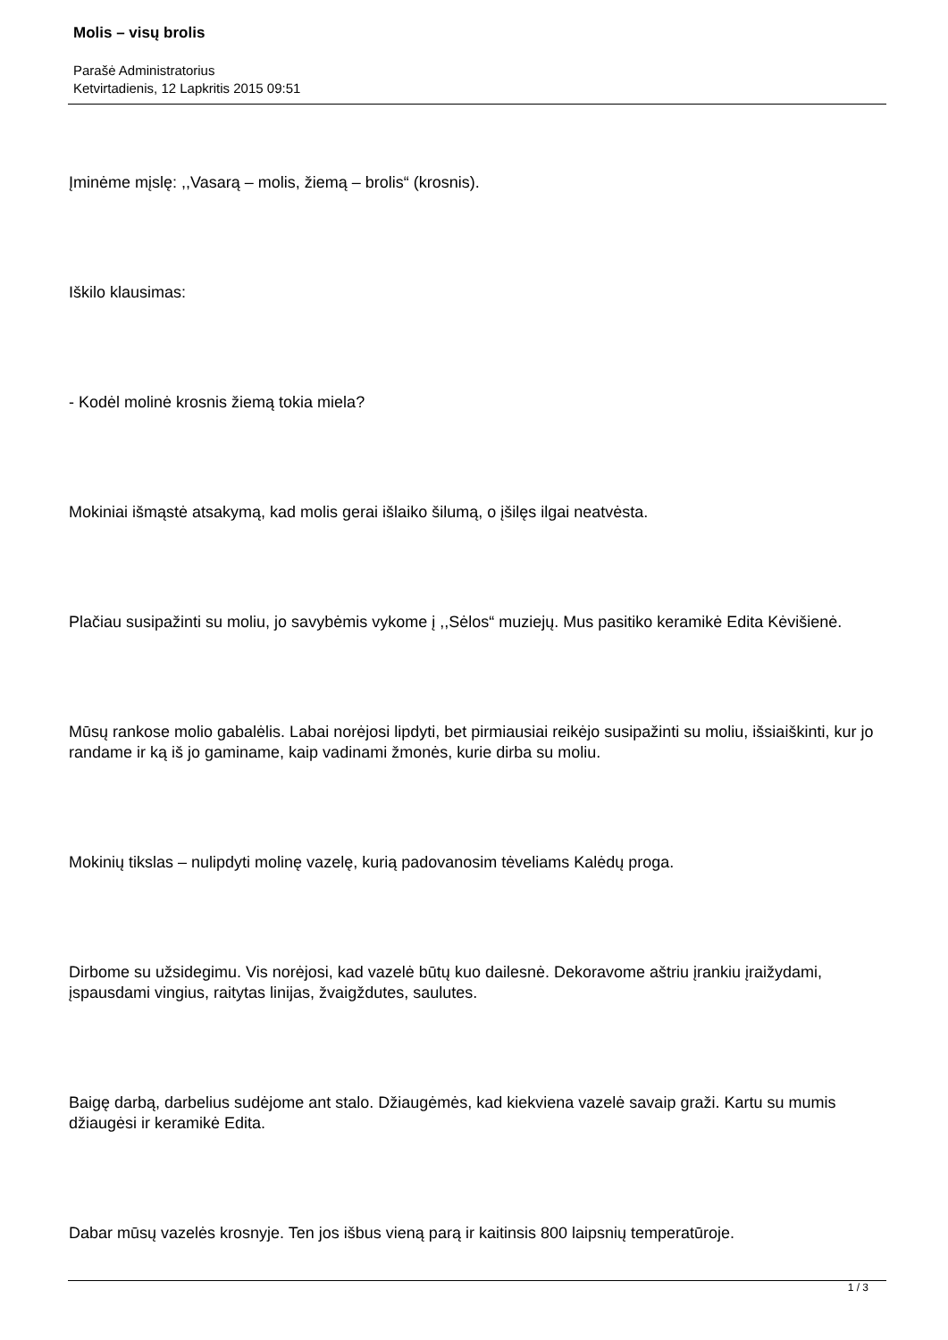Molis – visų brolis
Parašė Administratorius
Ketvirtadienis, 12 Lapkritis 2015 09:51
Įminėme mįslę: ,,Vasarą – molis, žiemą – brolis“ (krosnis).
Iškilo klausimas:
- Kodėl molinė krosnis žiemą tokia miela?
Mokiniai išmąstė atsakymą, kad molis gerai išlaiko šilumą, o įšilęs ilgai neatvėsta.
Plačiau susipažinti su moliu, jo savybėmis vykome į ,,Sėlos“ muziejų. Mus pasitiko keramikė Edita Kėvišienė.
Mūsų rankose molio gabalėlis. Labai norėjosi lipdyti, bet pirmiausiai reikėjo susipažinti su moliu, išsiaiškinti, kur jo randame ir ką iš jo gaminame, kaip vadinami žmonės, kurie dirba su moliu.
Mokinių tikslas – nulipdyti molinę vazelę, kurią padovanosim tėveliams Kalėdų proga.
Dirbome su užsidegimu. Vis norėjosi, kad vazelė būtų kuo dailesnė. Dekoravome aštriu įrankiu įraižydami, įspausdami vingius, raitytas linijas, žvaigždutes, saulutes.
Baigę darbą, darbelius sudėjome ant stalo. Džiaugėmės, kad kiekviena vazelė savaip graži. Kartu su mumis džiaugėsi ir keramikė Edita.
Dabar mūsų vazelės krosnyje. Ten jos išbus vieną parą ir kaitinsis 800 laipsnių temperatūroje.
1 / 3